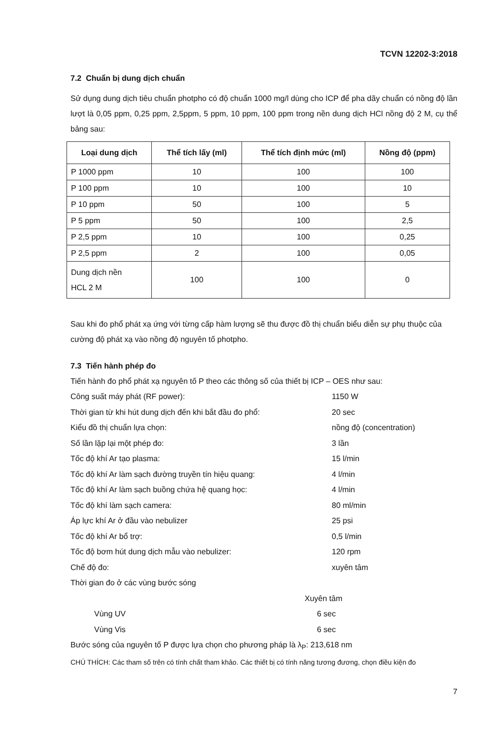TCVN 12202-3:2018
7.2 Chuẩn bị dung dịch chuẩn
Sử dụng dung dịch tiêu chuẩn photpho có độ chuẩn 1000 mg/l dùng cho ICP để pha dãy chuẩn có nồng độ lần lượt là 0,05 ppm, 0,25 ppm, 2,5ppm, 5 ppm, 10 ppm, 100 ppm trong nền dung dịch HCl nồng độ 2 M, cụ thể bảng sau:
| Loại dung dịch | Thể tích lấy (ml) | Thể tích định mức (ml) | Nồng độ (ppm) |
| --- | --- | --- | --- |
| P 1000 ppm | 10 | 100 | 100 |
| P 100 ppm | 10 | 100 | 10 |
| P 10 ppm | 50 | 100 | 5 |
| P 5 ppm | 50 | 100 | 2,5 |
| P 2,5 ppm | 10 | 100 | 0,25 |
| P 2,5 ppm | 2 | 100 | 0,05 |
| Dung dịch nền HCL 2 M | 100 | 100 | 0 |
Sau khi đo phổ phát xạ ứng với từng cấp hàm lượng sẽ thu được đồ thị chuẩn biểu diễn sự phụ thuộc của cường độ phát xạ vào nồng độ nguyên tố photpho.
7.3 Tiến hành phép đo
Tiến hành đo phổ phát xạ nguyên tố P theo các thông số của thiết bị ICP – OES như sau:
Công suất máy phát (RF power): 1150 W
Thời gian từ khi hút dung dịch đến khi bắt đầu đo phổ: 20 sec
Kiểu đồ thị chuẩn lựa chọn: nồng độ (concentration)
Số lần lặp lại một phép đo: 3 lần
Tốc độ khí Ar tạo plasma: 15 l/min
Tốc độ khí Ar làm sạch đường truyền tín hiệu quang: 4 l/min
Tốc độ khí Ar làm sạch buồng chứa hệ quang học: 4 l/min
Tốc độ khí làm sạch camera: 80 ml/min
Áp lực khí Ar ở đầu vào nebulizer 25 psi
Tốc độ khí Ar bổ trợ: 0,5 l/min
Tốc độ bơm hút dung dịch mẫu vào nebulizer: 120 rpm
Chế độ đo: xuyên tâm
Thời gian đo ở các vùng bước sóng
Xuyên tâm
Vùng UV 6 sec
Vùng Vis 6 sec
Bước sóng của nguyên tố P được lựa chọn cho phương pháp là λ<sub>P</sub>: 213,618 nm
CHÚ THÍCH: Các tham số trên có tính chất tham khảo. Các thiết bị có tính năng tương đương, chọn điều kiện đo
7